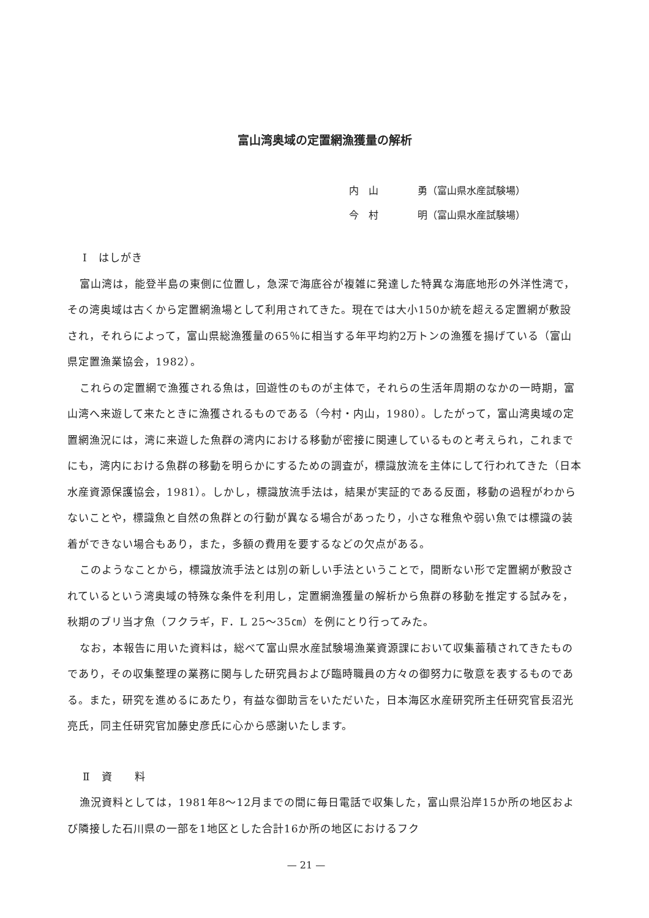富山湾奥域の定置網漁獲量の解析
内　山　　　　勇（富山県水産試験場）
今　村　　　　明（富山県水産試験場）
Ⅰ　はしがき
富山湾は，能登半島の東側に位置し，急深で海底谷が複雑に発達した特異な海底地形の外洋性湾で，その湾奥域は古くから定置網漁場として利用されてきた。現在では大小150か統を超える定置網が敷設され，それらによって，富山県総漁獲量の65％に相当する年平均約2万トンの漁獲を揚げている（富山県定置漁業協会，1982）。
これらの定置網で漁獲される魚は，回遊性のものが主体で，それらの生活年周期のなかの一時期，富山湾へ来遊して来たときに漁獲されるものである（今村・内山，1980）。したがって，富山湾奥域の定置網漁況には，湾に来遊した魚群の湾内における移動が密接に関連しているものと考えられ，これまでにも，湾内における魚群の移動を明らかにするための調査が，標識放流を主体にして行われてきた（日本水産資源保護協会，1981）。しかし，標識放流手法は，結果が実証的である反面，移動の過程がわからないことや，標識魚と自然の魚群との行動が異なる場合があったり，小さな稚魚や弱い魚では標識の装着ができない場合もあり，また，多額の費用を要するなどの欠点がある。
このようなことから，標識放流手法とは別の新しい手法ということで，間断ない形で定置網が敷設されているという湾奥域の特殊な条件を利用し，定置網漁獲量の解析から魚群の移動を推定する試みを，秋期のブリ当才魚（フクラギ，F．L 25～35㎝）を例にとり行ってみた。
なお，本報告に用いた資料は，総べて富山県水産試験場漁業資源課において収集蓄積されてきたものであり，その収集整理の業務に関与した研究員および臨時職員の方々の御努力に敬意を表するものである。また，研究を進めるにあたり，有益な御助言をいただいた，日本海区水産研究所主任研究官長沼光亮氏，同主任研究官加藤史彦氏に心から感謝いたします。
Ⅱ　資　　料
漁況資料としては，1981年8～12月までの間に毎日電話で収集した，富山県沿岸15か所の地区および隣接した石川県の一部を1地区とした合計16か所の地区におけるフク
— 21 —